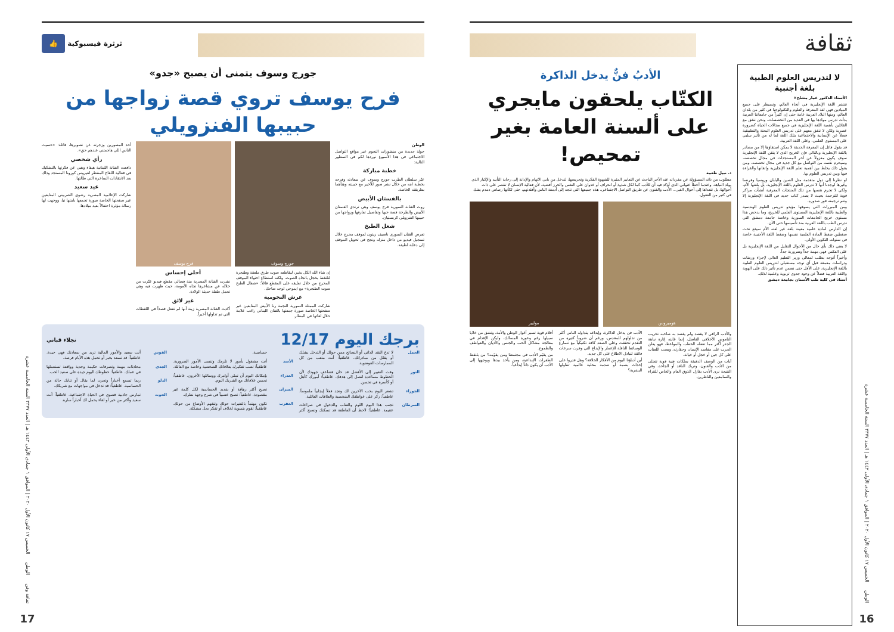16 الوطن الخميس ١٧ كانون الأول ٢٠٢٠ | الموافق ١ جمادى الأولى ١٤٤٢ هـ | العدد ٣٣٧٧ السنة الخامسة عشرة
ثقافة
لا لتدريس العلوم الطبية بلغة أجنبية
الأستاذ الدكتور عمار مشلح×
تنتشر اللغة الإنجليزية في أنحاء العالم، وتسيطر على جميع الميادين فهي لغة المعرفة والعلوم والتكنولوجيا في كثير من بلدان العالم، ومنها البلاد العربية عامة حتى إن كثيراً من جامعاتنا العربية بدأت تدرس موادها بها في العديد من التخصصات، ونحن نتفق مع القائلين بأهمية اللغة الإنجليزية في جميع مجالات الحياة كضرورة عصرية ولكن لا نتفق معهم على تدريس العلوم البحتة والتطبيقية فضلاً عن الإنسانية والاجتماعية بتلك اللغة لما له من تأثير سلبي على المستوى العلمي، وعلى اللغة العربية.
قد يقول قائل إن المعرفة الحديثة لا يمكن استقاؤها إلا من مصادر باللغة الإنجليزية وبالتالي فإن الخريج الذي لا يتقن اللغة الإنجليزية سوف يكون معزولاً عن آخر المستجدات في مجال تخصصه، وسيحرم نفسه من التواصل مع كل جديد في مجال تخصصه، ومن يقول ذلك يخلط بين أهمية تعلم اللغة الإنجليزية وإتقانها والقراءة فيها وبين تدريس العلوم بها.
لو نظرنا إلى دول متقدمة مثل الصين واليابان وروسيا وفرنسا وغيرها لوجدنا أنها لا تدرس العلوم باللغة الإنجليزية، بل بلغتها الأم، ولكي لا تحرم نفسها من تلك المنتجات المعرفية أنشأت مراكز قوية للترجمة بحيث لا يصدر كتاب جديد في اللغة الإنجليزية إلا وتتم ترجمته فور صدوره.
ومن المبررات التي يسوقها مؤيدو تدريس العلوم الهندسية والطبية باللغة الإنجليزية المستوى العلمي للخريج، وما يدحض هذا مستوى خريج الجامعات السورية وخاصة جامعة دمشق التي تدرس الطب باللغة العربية منذ تأسيسها حتى الآن.
إن الدارس لمادة علمية معينة بلغة غير لغته الأم سيقع تحت ضغطين ضغط المادة العلمية نفسها وضغط اللغة الأجنبية خاصة في سنوات التكوين الأولى.
لا يعني ذلك بأي حال من الأحوال التقليل من اللغة الإنجليزية بل على العكس فهي مهمة جداً وضرورية جداً.
وأخيراً أتوجه بطلب لمعالي وزير التعليم العالي لإجراء ورشات ودراسات معمقة قبل أي توجه مستقبلي لتدريس العلوم الطبية باللغة الإنجليزية، على الأقل حتى نضمن عدم تأثير ذلك على الهوية واللغة العربية فضلاً عن وجود جدوى تربوية وعلمية لذلك.
أستاذ في كلية طب الأسنان بجامعة دمشق
الأدبُ فنٌّ يدخل الذاكرة
الكتّاب يلحقون مايجري
على ألسنة العامة بغير تمحيص!
د. نبيل طعمة
مطلوب من ذاته المسؤولة عن مفرداته عند الآخر الباحث عن التعابير المثيرة للشهوة الفكرية وتحريضها، لتدخل من بابي الاتهام والإدانة إلى رحابة التأييد والإكبار الذي يولد النباهة، وعندما أخطأ عنواني الذي أؤكد فيه أن للأدب كما لكل شذوذ أو انحراف أو عدوان على النفس والحرز أقضية، لأن فعالية الإنسان لا تنتصر على ذات أحوالها، بل تتعداها إلى أحوال الغير... الأدب والفنون عن طريق التواصل الاجتماعي، هذه جميعها التي تتجه إلى أدمغة الناس وأفئدتهم، حتى لكأنها رصاص دمدم يفتك في كثير من العقول.
هوميروس موليير
والأدب الراقي لا يقصد ولم يقصد به صاحبه تخريب الناموس الأخلاقي الفاضل، إنما غايته إثارة نباهة الجذر أكثر مما تفعله الخطب والمواعظ، فهو يعلن الحرب على مفاسد الإنسان وحقارته، ويصب اللعنات على كل جبن أو خجل أو خيانة.
آيات من الوصف الدقيقة بملكات فنية قوية تتجلى من الأدب والفنون، وتربك الناقد أو الجاحد، وفي النتيجة نرى الأدب يغازل الذوق العام والخاص للقراء والسامعين والناظرين.
الأدب فن يدخل الذاكرة، وإبداعه يتداوله الناس أكثر من تداولهم للمقدس، ورغم أن ضروباً كثيرة من التقدم تحققت وعلى الصعد كافة تكنيكياً مع تسارع الوسائط الناقلة للإعمار والإبداع التي وفرت سرعات فائقة لتبادل الاطلاع على كل جديد.
أين أدباؤنا اليوم من الأفكار الخلاقة؟ وهل قدروا على إحداث بصمة أو صدمة محلية عالمية تتناولها البشرية؟
أقلام قوية تسبر أغوار الوطن والأمة، وتشق من خلايا سبيلها رغم وعورة المسالك، وليكن الإقدام في معالجة مشاكل الحب والجنس والأديان والعواطف والطموح.
من يقيّم الأدب في مجتمعنا ومن يقوّمه؟ من بلتقط الطفرات الإبداعية، ومن يأخذ بيدها ويوجهها إلى الأدب أن يكون ذاتاً إبداعياً.
17 ثقافة وفن الوطن الخميس ١٧ كانون الأول ٢٠٢٠ | الموافق ١ جمادى الأولى ١٤٤٢ هـ | العدد ٣٣٧٧ السنة الخامسة عشرة
ثرثرة فيسبوكية 👍
جورج وسوف يتمنى أن يصبح «جدو»
فرح يوسف تروي قصة زواجها من حبيبها الفنزويلي
الوطن
جولة جديدة من منشورات النجوم عبر مواقع التواصل الاجتماعي في هذا الأسبوع نوردها لكم في السطور التالية:
خطبة مباركة
عبّر سلطان الطرب جورج وسوف عن سعادته وفرحه بخطبة ابنه من خلال نشر صور للأخير مع حبيبته وهنأهما بطريقته الخاصة.
بالفستان الأبيض
روت الفنانة السورية فرح يوسف وهي ترتدي الفستان الأبيض والطرحة قصة حبها وتفاصيل تعارفها وزواجها من حبيبها الفنزويلي كريستيان.
شغل الطبخ
تعرض الفنان السوري ناصيف زيتون لموقف محرج خلال تسجيل فيديو من داخل منزله ونجح في تحويل الموقف إلى دعابة لطيفة.
جورج وسوف فرح يوسف
إن شاء الله الكل بخير، ليقاطعه صوت طرق ملعقة وطنجرة لتلتقط بخجل باتجاه الصوت، ولكنه استطاع احتواء الموقف المحرج من خلال تعليقه على المقطع قائلاً: «شغال الطبخ صوت الطنجرة» مع ايموجي لوجه ضاحك.
عرش النجومية
شاركت الممثلة السورية النجمة رنا الأبيض المتابعين عبر صفحتها الخاصة صورة جمعتها بالفنان اللبناني راغب علامة خلال لقائها في المطار.
أحلى إحساس
نشرت الفنانة المصرية منة فضالي مقطع فيديو عبّرت من خلاله عن مشاعرها تجاه الأمومة، حيث ظهرت فيه وهي تحمل طفلة حديثة الولادة.
غير لائق
أكدت الفنانة المصرية زينة أنها لم تفعل قصداً في اللقطات التي تم تداولها أخيراً.
أحد المصورين وزجرته عن تصويرها، قائلة: «حسيت الناس اللي هاجمتني عندهم حق».
رأي شخصي
دافعت الفنانة اللبنانية هيفاء وهبي عن فكرتها بالتشكيك في فعالية اللقاح المنتظر لفيروس كورونا المستجد وذلك بعد الانتقادات الساخرة التي طالتها.
عيد سعيد
شاركت الإعلامية المصرية رضوى الشربيني المتابعين عبر صفحتها الخاصة صورة تجمعها بابنتها تيا، ووجهت لها رسالة مؤثرة احتفالاً بعيد ميلادها.
برجك اليوم 12/17
نجلاء قباني
الحمل لا تدع النقد الذاتي أو النصائح ممن حولك أو التدخل يشلك أو يقلل من مبادراتك. عاطفياً: أنت متعب من كل الممارسات الفوضوية.
الثور وقت التغيير إلى الأفضل قد حان فضاعف جهودك لأن الحظوظ مساعدة لتصل إلى هدفك. عاطفياً: أمورك كأهل أو كأسرة في تحسن.
الجوزاء تشعر اليوم بحب الآخرين لك وتجد فعلاً إيجابياً ملموساً. عاطفياً: ركز على عواطفك الشخصية والعلاقات العائلية.
السرطان تجنب هذا اليوم اللوم والعتاب والدخول في صراعات عقيمة. عاطفياً: لاحظ أن العاطفة قد تسكنك وتصبح أكثر حساسية.
الأسد أنت مشغول بأمور لا تلزمك وتنسى الأمور الضرورية. عاطفياً: تصب تفكيرك بعلاقاتك الشخصية وخاصة مع العائلة.
العذراء بإمكانك اليوم أن تملي أوامرك ووسائلها الآخرون. عاطفياً: تحسن علاقاتك مع الشريك اليوم.
الميزان تصبح أكثر رهافة أو شديد الحساسية لكل كلمة غير مقصودة. عاطفياً: تصبح عصبياً في شرح وجهة نظرك.
العقرب تكون مهتماً بالتغيرات حولك وتتفهم الأوضاع من حولك. عاطفياً: تقوم بتسوية لخلاف أو تفكر بحل مشكلة.
القوس أنت سعيد والأمور المالية تزيد من سعادتك فهي جيدة. عاطفياً: قد تسعد بخبر أو تحمل هذه الأيام فرصة.
الجدي محادثات مهمة وتصرفات حكيمة وجدية وواقعة تستعملها في عملك. عاطفياً: حظوظك اليوم جيدة على صعيد الحب.
الدلو ربما تسمع أخباراً وتحزن لما يقال أو تتابك حالة من الحساسية. عاطفياً: قد تدخل في مواجهات مع شريكك.
الحوت تمارس جاذبية قصوى في الحياة الاجتماعية. عاطفياً: أنت سعيد وأكثر من خبر أو لقاء يحمل لك أخباراً سارة.